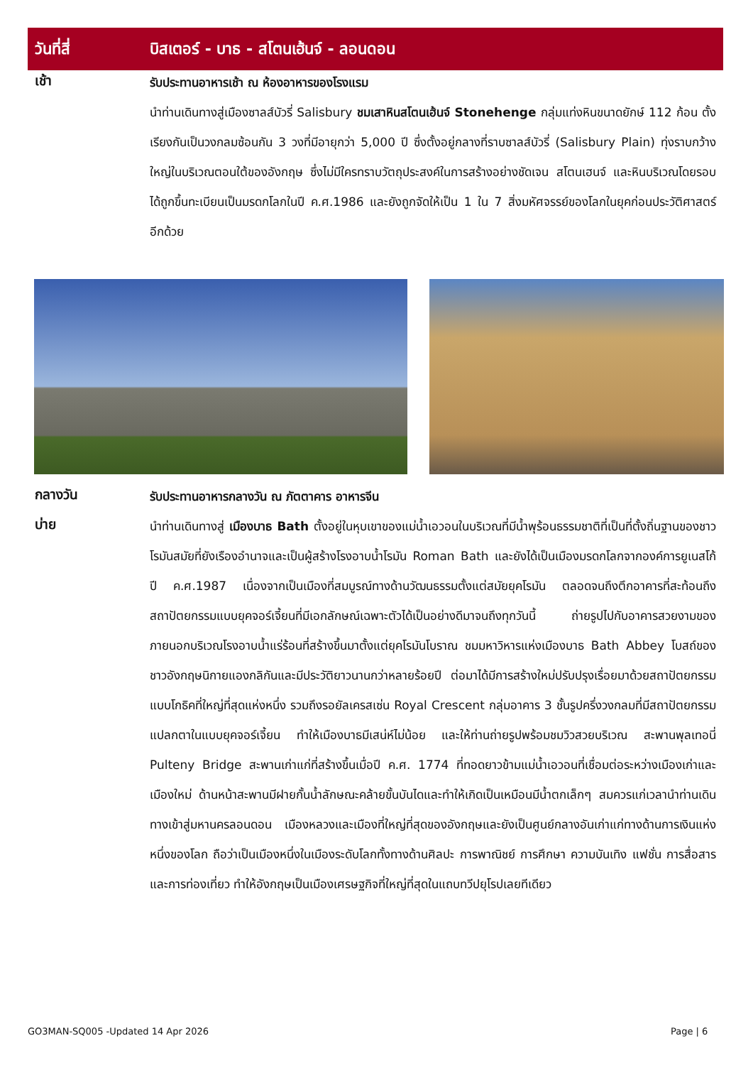วันที่สี่ บิสเตอร์ - บาธ - สโตนเฮ้นจ์ - ลอนดอน
เช้า
รับประทานอาหารเช้า ณ ห้องอาหารของโรงแรม
นำท่านเดินทางสู่เมืองซาลส์บัวรี่ Salisbury ชมเสาหินสโตนเฮ้นจ์ Stonehenge กลุ่มแท่งหินขนาดยักษ์ 112 ก้อน ตั้งเรียงกันเป็นวงกลมซ้อนกัน 3 วงที่มีอายุกว่า 5,000 ปี ซึ่งตั้งอยู่กลางที่ราบซาลส์บัวรี่ (Salisbury Plain) ทุ่งราบกว้างใหญ่ในบริเวณตอนใต้ของอังกฤษ ซึ่งไม่มีใครทราบวัตถุประสงค์ในการสร้างอย่างชัดเจน สโตนเฮนจ์ และหินบริเวณโดยรอบได้ถูกขึ้นทะเบียนเป็นมรดกโลกในปี ค.ศ.1986 และยังถูกจัดให้เป็น 1 ใน 7 สิ่งมหัศจรรย์ของโลกในยุคก่อนประวัติศาสตร์อีกด้วย
กลางวัน รับประทานอาหารกลางวัน ณ ภัตตาคาร อาหารจีน
บ่าย
นำท่านเดินทางสู่ เมืองบาธ Bath ตั้งอยู่ในหุบเขาของแม่น้ำเอวอนในบริเวณที่มีน้ำพุร้อนธรรมชาติที่เป็นที่ตั้งถิ่นฐานของชาวโรมันสมัยที่ยังเรืองอำนาจและเป็นผู้สร้างโรงอาบน้ำโรมัน Roman Bath และยังได้เป็นเมืองมรดกโลกจากองค์การยูเนสโก้ปี ค.ศ.1987 เนื่องจากเป็นเมืองที่สมบูรณ์ทางด้านวัฒนธรรมตั้งแต่สมัยยุคโรมัน ตลอดจนถึงตึกอาคารที่สะท้อนถึงสถาปัตยกรรมแบบยุคจอร์เจี้ยนที่มีเอกลักษณ์เฉพาะตัวได้เป็นอย่างดีมาจนถึงทุกวันนี้ ถ่ายรูปไปกับอาคารสวยงามของภายนอกบริเวณโรงอาบน้ำแร่ร้อนที่สร้างขึ้นมาตั้งแต่ยุคโรมันโบราณ ชมมหาวิหารแห่งเมืองบาธ Bath Abbey โบสถ์ของชาวอังกฤษนิกายแองกลิกันและมีประวัติยาวนานกว่าหลายร้อยปี ต่อมาได้มีการสร้างใหม่ปรับปรุงเรื่อยมาด้วยสถาปัตยกรรมแบบโกธิคที่ใหญ่ที่สุดแห่งหนึ่ง รวมถึงรอยัลเครสเซ่น Royal Crescent กลุ่มอาคาร 3 ชั้นรูปครึ่งวงกลมที่มีสถาปัตยกรรมแปลกตาในแบบยุคจอร์เจี้ยน ทำให้เมืองบาธมีเสน่ห์ไม่น้อย และให้ท่านถ่ายรูปพร้อมชมวิวสวยบริเวณ สะพานพุลเทอนี่ Pulteny Bridge สะพานเก่าแก่ที่สร้างขึ้นเมื่อปี ค.ศ. 1774 ที่ทอดยาวข้ามแม่น้ำเอวอนที่เชื่อมต่อระหว่างเมืองเก่าและเมืองใหม่ ด้านหน้าสะพานมีฝายกั้นน้ำลักษณะคล้ายขั้นบันไดและทำให้เกิดเป็นเหมือนมีน้ำตกเล็กๆ สมควรแก่เวลานำท่านเดินทางเข้าสู่มหานครลอนดอน เมืองหลวงและเมืองที่ใหญ่ที่สุดของอังกฤษและยังเป็นศูนย์กลางอันเก่าแก่ทางด้านการเงินแห่งหนึ่งของโลก ถือว่าเป็นเมืองหนึ่งในเมืองระดับโลกทั้งทางด้านศิลปะ การพาณิชย์ การศึกษา ความบันเทิง แฟชั่น การสื่อสารและการท่องเที่ยว ทำให้อังกฤษเป็นเมืองเศรษฐกิจที่ใหญ่ที่สุดในแถบทวีปยุโรปเลยทีเดียว
GO3MAN-SQ005 -Updated 14 Apr 2026
Page | 6